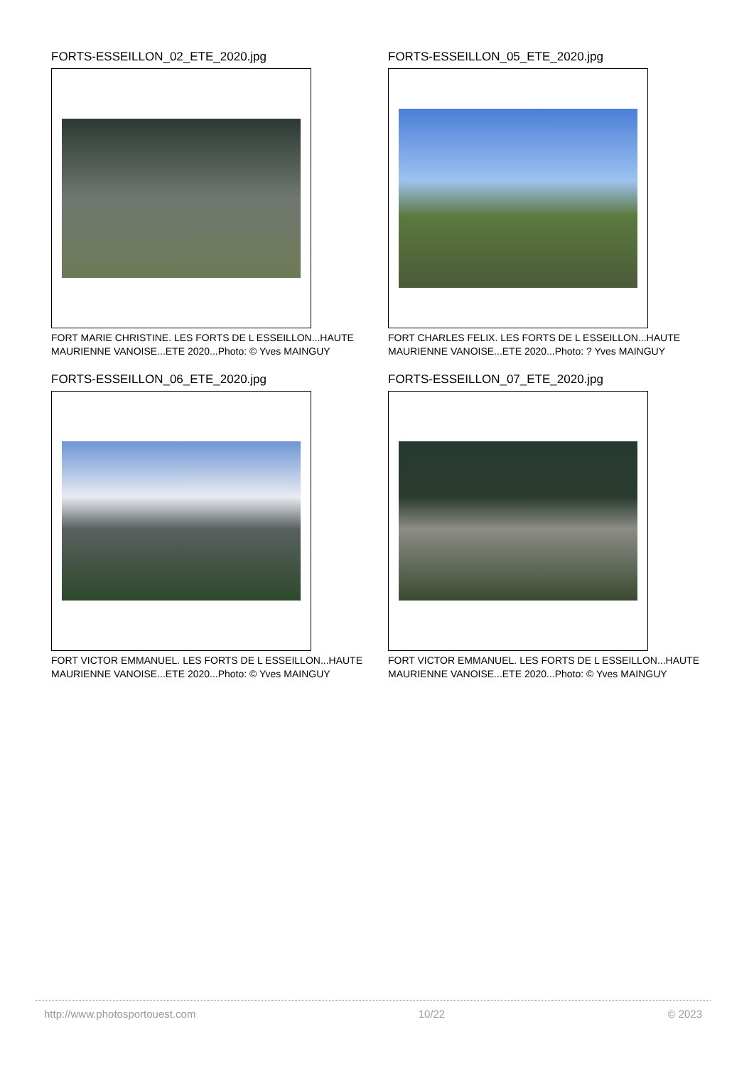FORTS-ESSEILLON_02_ETE_2020.jpg
FORT MARIE CHRISTINE. LES FORTS DE L ESSEILLON...HAUTE MAURIENNE VANOISE...ETE 2020...Photo: © Yves MAINGUY
FORTS-ESSEILLON_05_ETE_2020.jpg
FORT CHARLES FELIX. LES FORTS DE L ESSEILLON...HAUTE MAURIENNE VANOISE...ETE 2020...Photo: ? Yves MAINGUY
FORTS-ESSEILLON_06_ETE_2020.jpg
FORT VICTOR EMMANUEL. LES FORTS DE L ESSEILLON...HAUTE MAURIENNE VANOISE...ETE 2020...Photo: © Yves MAINGUY
FORTS-ESSEILLON_07_ETE_2020.jpg
FORT VICTOR EMMANUEL. LES FORTS DE L ESSEILLON...HAUTE MAURIENNE VANOISE...ETE 2020...Photo: © Yves MAINGUY
http://www.photosportouest.com 10/22 © 2023